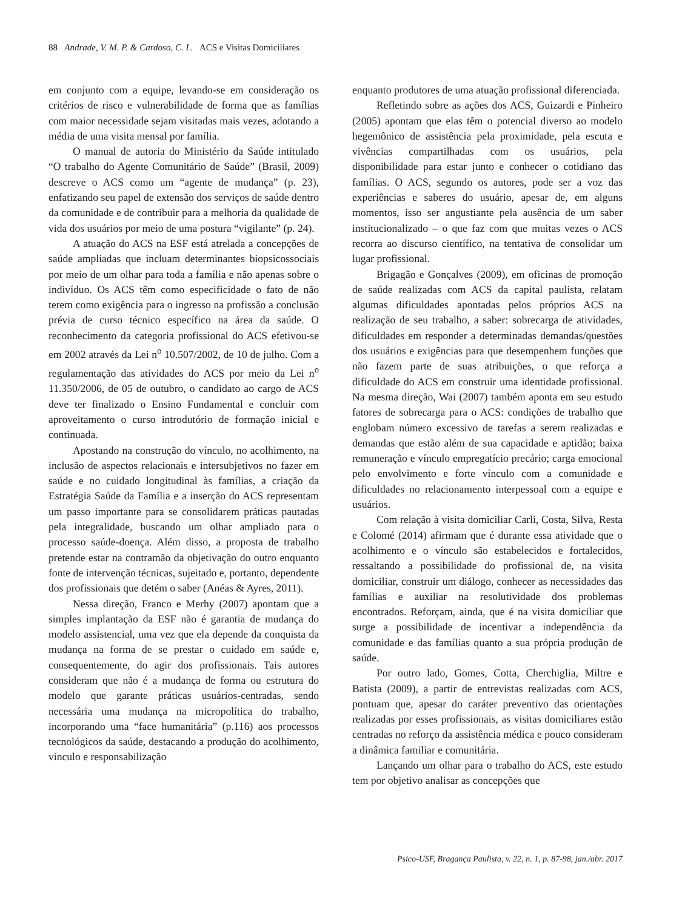88 Andrade, V. M. P. & Cardoso, C. L. ACS e Visitas Domiciliares
em conjunto com a equipe, levando-se em consideração os critérios de risco e vulnerabilidade de forma que as famílias com maior necessidade sejam visitadas mais vezes, adotando a média de uma visita mensal por família.
O manual de autoria do Ministério da Saúde intitulado “O trabalho do Agente Comunitário de Saúde” (Brasil, 2009) descreve o ACS como um “agente de mudança” (p. 23), enfatizando seu papel de extensão dos serviços de saúde dentro da comunidade e de contribuir para a melhoria da qualidade de vida dos usuários por meio de uma postura “vigilante” (p. 24).
A atuação do ACS na ESF está atrelada a concepções de saúde ampliadas que incluam determinantes biopsicossociais por meio de um olhar para toda a família e não apenas sobre o indivíduo. Os ACS têm como especificidade o fato de não terem como exigência para o ingresso na profissão a conclusão prévia de curso técnico específico na área da saúde. O reconhecimento da categoria profissional do ACS efetivou-se em 2002 através da Lei n<sup>o</sup> 10.507/2002, de 10 de julho. Com a regulamentação das atividades do ACS por meio da Lei n<sup>o</sup> 11.350/2006, de 05 de outubro, o candidato ao cargo de ACS deve ter finalizado o Ensino Fundamental e concluir com aproveitamento o curso introdutório de formação inicial e continuada.
Apostando na construção do vínculo, no acolhimento, na inclusão de aspectos relacionais e intersubjetivos no fazer em saúde e no cuidado longitudinal às famílias, a criação da Estratégia Saúde da Família e a inserção do ACS representam um passo importante para se consolidarem práticas pautadas pela integralidade, buscando um olhar ampliado para o processo saúde-doença. Além disso, a proposta de trabalho pretende estar na contramão da objetivação do outro enquanto fonte de intervenção técnicas, sujeitado e, portanto, dependente dos profissionais que detém o saber (Anéas & Ayres, 2011).
Nessa direção, Franco e Merhy (2007) apontam que a simples implantação da ESF não é garantia de mudança do modelo assistencial, uma vez que ela depende da conquista da mudança na forma de se prestar o cuidado em saúde e, consequentemente, do agir dos profissionais. Tais autores consideram que não é a mudança de forma ou estrutura do modelo que garante práticas usuários-centradas, sendo necessária uma mudança na micropolítica do trabalho, incorporando uma “face humanitária” (p.116) aos processos tecnológicos da saúde, destacando a produção do acolhimento, vínculo e responsabilização
enquanto produtores de uma atuação profissional diferenciada.
Refletindo sobre as ações dos ACS, Guizardi e Pinheiro (2005) apontam que elas têm o potencial diverso ao modelo hegemônico de assistência pela proximidade, pela escuta e vivências compartilhadas com os usuários, pela disponibilidade para estar junto e conhecer o cotidiano das famílias. O ACS, segundo os autores, pode ser a voz das experiências e saberes do usuário, apesar de, em alguns momentos, isso ser angustiante pela ausência de um saber institucionalizado – o que faz com que muitas vezes o ACS recorra ao discurso científico, na tentativa de consolidar um lugar profissional.
Brigagão e Gonçalves (2009), em oficinas de promoção de saúde realizadas com ACS da capital paulista, relatam algumas dificuldades apontadas pelos próprios ACS na realização de seu trabalho, a saber: sobrecarga de atividades, dificuldades em responder a determinadas demandas/questões dos usuários e exigências para que desempenhem funções que não fazem parte de suas atribuições, o que reforça a dificuldade do ACS em construir uma identidade profissional. Na mesma direção, Wai (2007) também aponta em seu estudo fatores de sobrecarga para o ACS: condições de trabalho que englobam número excessivo de tarefas a serem realizadas e demandas que estão além de sua capacidade e aptidão; baixa remuneração e vínculo empregatício precário; carga emocional pelo envolvimento e forte vínculo com a comunidade e dificuldades no relacionamento interpessoal com a equipe e usuários.
Com relação à visita domiciliar Carli, Costa, Silva, Resta e Colomé (2014) afirmam que é durante essa atividade que o acolhimento e o vínculo são estabelecidos e fortalecidos, ressaltando a possibilidade do profissional de, na visita domiciliar, construir um diálogo, conhecer as necessidades das famílias e auxiliar na resolutividade dos problemas encontrados. Reforçam, ainda, que é na visita domiciliar que surge a possibilidade de incentivar a independência da comunidade e das famílias quanto a sua própria produção de saúde.
Por outro lado, Gomes, Cotta, Cherchiglia, Miltre e Batista (2009), a partir de entrevistas realizadas com ACS, pontuam que, apesar do caráter preventivo das orientações realizadas por esses profissionais, as visitas domiciliares estão centradas no reforço da assistência médica e pouco consideram a dinâmica familiar e comunitária.
Lançando um olhar para o trabalho do ACS, este estudo tem por objetivo analisar as concepções que
Psico-USF, Bragança Paulista, v. 22, n. 1, p. 87-98, jan./abr. 2017